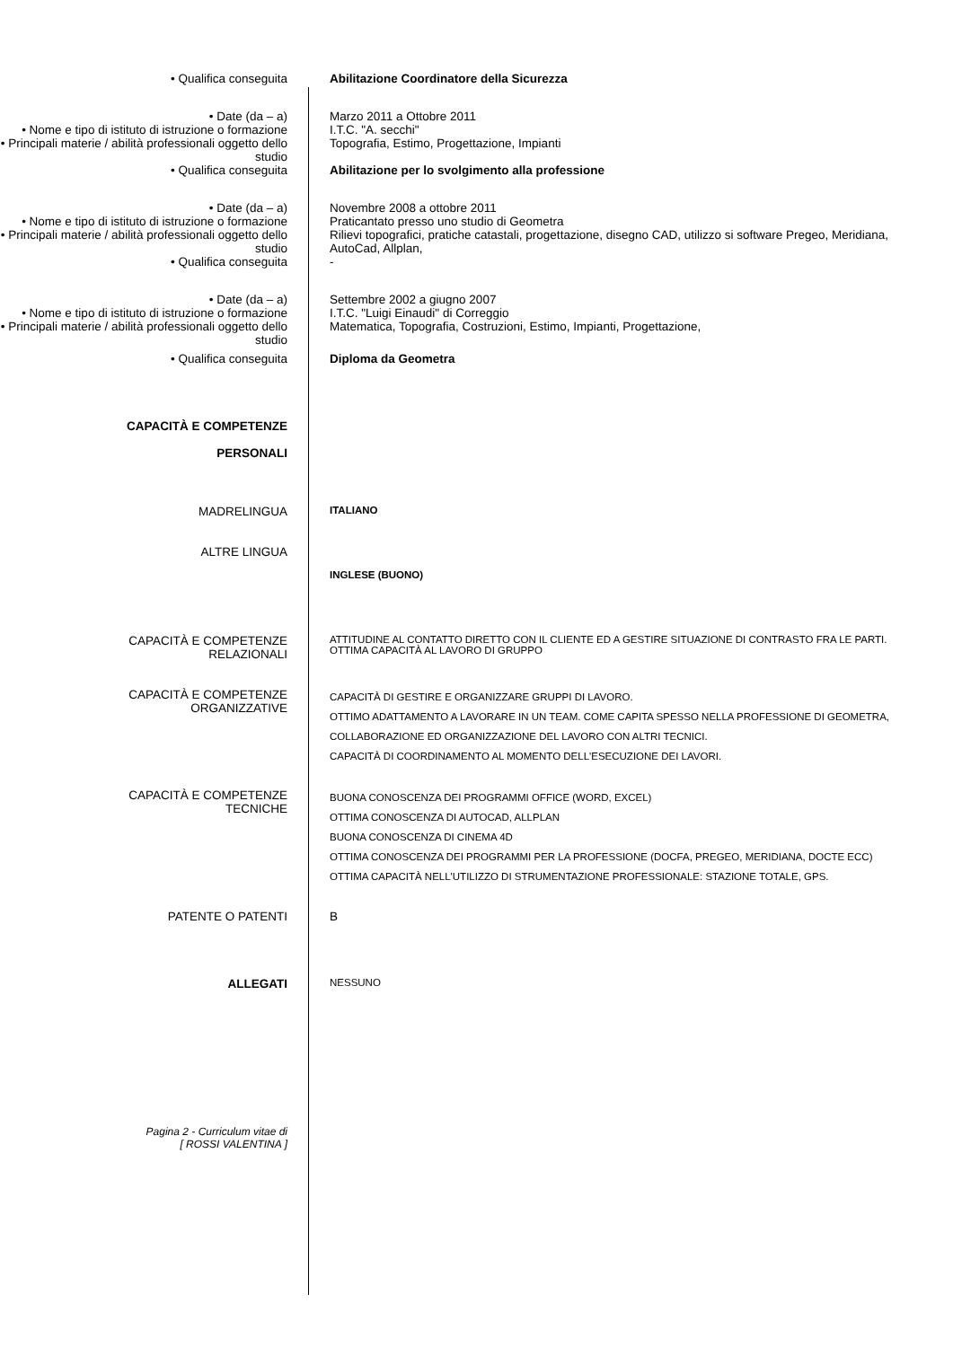• Qualifica conseguita Abilitazione Coordinatore della Sicurezza
• Date (da – a) Marzo 2011 a Ottobre 2011
• Nome e tipo di istituto di istruzione o formazione
I.T.C. "A. secchi"
• Principali materie / abilità professionali oggetto dello studio
Topografia, Estimo, Progettazione, Impianti
• Qualifica conseguita Abilitazione per lo svolgimento alla professione
• Date (da – a) Novembre 2008 a ottobre 2011
• Nome e tipo di istituto di istruzione o formazione
Praticantato presso uno studio di Geometra
• Principali materie / abilità professionali oggetto dello studio
Rilievi topografici, pratiche catastali, progettazione, disegno CAD, utilizzo si software Pregeo, Meridiana, AutoCad, Allplan,
• Qualifica conseguita -
• Date (da – a) Settembre 2002 a giugno 2007
• Nome e tipo di istituto di istruzione o formazione
I.T.C. "Luigi Einaudi" di Correggio
• Principali materie / abilità professionali oggetto dello studio
Matematica, Topografia, Costruzioni, Estimo, Impianti, Progettazione,
• Qualifica conseguita Diploma da Geometra
CAPACITÀ E COMPETENZE
PERSONALI
MADRELINGUA
ITALIANO
ALTRE LINGUA
INGLESE (BUONO)
CAPACITÀ E COMPETENZE
RELAZIONALI
ATTITUDINE AL CONTATTO DIRETTO CON IL CLIENTE ED A GESTIRE SITUAZIONE DI CONTRASTO FRA LE PARTI.
OTTIMA CAPACITÀ AL LAVORO DI GRUPPO
CAPACITÀ E COMPETENZE
ORGANIZZATIVE
CAPACITÀ DI GESTIRE E ORGANIZZARE GRUPPI DI LAVORO.
OTTIMO ADATTAMENTO A LAVORARE IN UN TEAM. COME CAPITA SPESSO NELLA PROFESSIONE DI GEOMETRA, COLLABORAZIONE ED ORGANIZZAZIONE DEL LAVORO CON ALTRI TECNICI.
CAPACITÀ DI COORDINAMENTO AL MOMENTO DELL'ESECUZIONE DEI LAVORI.
CAPACITÀ E COMPETENZE
TECNICHE
BUONA CONOSCENZA DEI PROGRAMMI OFFICE (WORD, EXCEL)
OTTIMA CONOSCENZA DI AUTOCAD, ALLPLAN
BUONA CONOSCENZA DI CINEMA 4D
OTTIMA CONOSCENZA DEI PROGRAMMI PER LA PROFESSIONE (DOCFA, PREGEO, MERIDIANA, DOCTE ECC)
OTTIMA CAPACITÀ NELL'UTILIZZO DI STRUMENTAZIONE PROFESSIONALE: STAZIONE TOTALE, GPS.
PATENTE O PATENTI B
ALLEGATI
NESSUNO
Pagina 2 - Curriculum vitae di
[ ROSSI VALENTINA ]